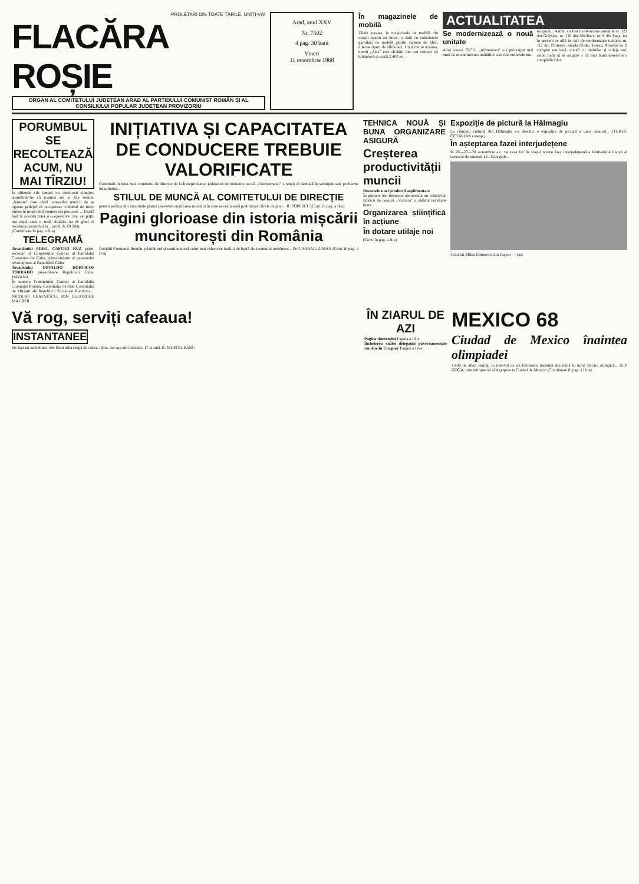PROLETARI DIN TOATE ȚĂRILE, UNIȚI-VĂ!
FLACĂRA ROȘIE
ORGAN AL COMITETULUI JUDEȚEAN ARAD AL PARTIDULUI COMUNIST ROMÂN ȘI AL CONSILIULUI POPULAR JUDEȚEAN PROVIZORIU
Arad, anul XXV
Nr. 7502
4 pag. 30 bani
Vineri
11 octombrie 1968
În magazinele de mobilă
Zilele acestea, în magazinele de mobilă din orașul nostru au intrat, o dată cu solicitatele garnituri de mobilă pentru camere de bloc, diferite tipuri de biblioteci. Unul dintre acestea, numit „Arta" este alcătuit din trei corpuri de bibliotecă și costă 2.400 lei.
ACTUALITATEA
Se modernizează o nouă unitate
Anul acesta, O.C.L. „Alimentara" s-a preocupat mai mult de modernizarea unităților sale din cartierele mu-
nicipiului. Astfel, au fost modernizate unitățile nr. 122 din Grădiște, nr. 120 din Micălaca, nr. 9 din Șega, iar în prezent se află în curs de modernizare unitatea nr. 112 din Pîrneava, strada Ocsko Tereza. Aceasta va fi complet renovată, dotată cu mobilier și utilaje noi, astfel încît să se asigure o cît mai bună deservire a cumpărătorilor.
PORUMBUL SE RECOLTEAZĂ ACUM, NU MAI TÎRZIU!
În ultimele zile timpul s-a ameliorat simțitor, amintindu-ne că toamna are și zile senine, „ferestre" care oferă oamenilor muncii de pe ogoare prilejul să recupereze volumul de lucru rămas în urmă cînd vremea era ploioasă. ... Există însă în această zonă și cooperative care, cel puțin așa după cum o arată situația, au de gînd să recolteze porumbul la... iarnă. A. DUMA
(Continuare în pag. a II-a)
TELEGRAMĂ
Tovarășului FIDEL CASTRO RUZ prim-secretar al Comitetului Central al Partidului Comunist din Cuba, prim-ministru al guvernului revoluționar al Republicii Cuba
Tovarășului OSVALDO DORTICOS TORRADO președintele Republicii Cuba, HAVANA
În numele Comitetului Central al Partidului Comunist Român, Consiliului de Stat, Consiliului de Miniștri ale Republicii Socialiste România ... NICOLAE CEAUȘESCU, ION GHEORGHE MAURER
INIȚIATIVA ȘI CAPACITATEA DE CONDUCERE TREBUIE VALORIFICATE
Constituit în luna mai, comitetul de direcție de la Întreprinderea județeană de industrie locală „Electrometal" a reușit să dezbată în ședințele sale probleme importante...
STILUL DE MUNCĂ AL COMITETULUI DE DIRECȚIE
pentru ședința din luna iunie planul prevedea analizarea modului în care se realizează preliminat cifrele de plan... R. POPESCU (Cont. în pag. a II-a)
Pagini glorioase din istoria mișcării muncitorești din România
Partidul Comunist Român, păstrătorul și continuatorul celor mai valoroase tradiții de luptă ale neamului românesc... Prof. MIHAIL ZIMAN (Cont. în pag. a II-a)
TEHNICA NOUĂ ȘI BUNA ORGANIZARE ASIGURĂ
Creșterea productivității muncii
Resursele unei producții suplimentare
În primele trei trimestre ale acestui an colectivul fabricii de ceasuri „Victoria" a obținut rezultate bune...
Organizarea științifică în acțiune
În dotare utilaje noi
(Cont. în pag. a II-a)
Expoziție de pictură la Hălmagiu
La căminul cultural din Hălmagiu s-a deschis o expoziție de pictură a unor amatori... (TURUC OCTAVIAN coresp.)
În așteptarea fazei interjudețene
În 26—27—28 octombrie a.c. va avea loc în orașul nostru faza interjudețeană a festivalului bienal al teatrelor de amatori I.L. Caragiale...
Teiul lui Mihai Eminescu din Copou — Iași.
Vă rog, serviți cafeaua!
INSTANTANEE
De fapt nu ne trebuie. Am făcut atîta risipă de cafea... Știu, dar așa am indicații: 17 la sută. R. MUSCELEANU
ÎN ZIARUL DE AZI
Pagina tineretului Pagina a III-a
Încheierea vizitei delegației guvernamentale române în Uruguay Pagina a IV-a
MEXICO 68
Ciudad de Mexico înaintea olimpiadei
1.400 de atleți înșirați la interval de un kilometru transmit din mînă în mînă flacăra olimpică... ILIE GOGA, trimisul special al Agerpres la Ciudad de Mexico (Continuare în pag. a IV-a)